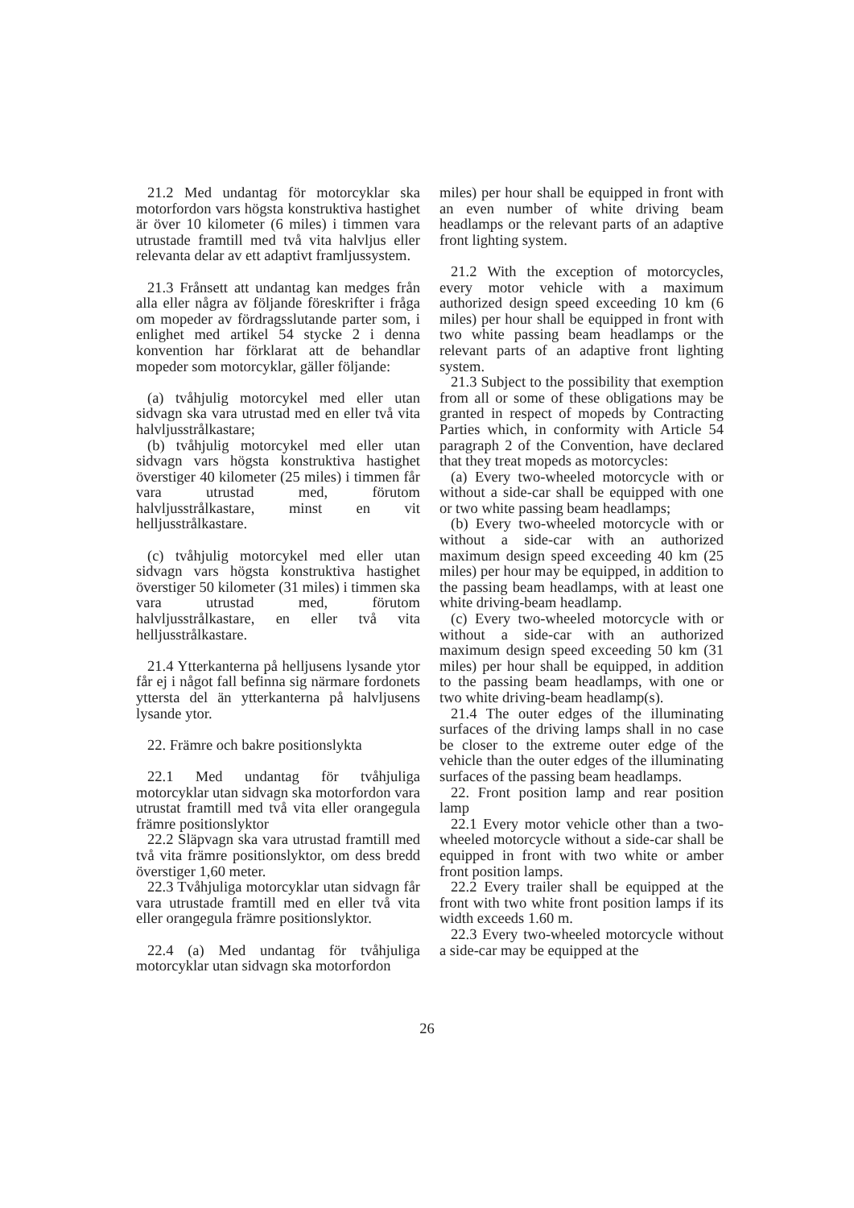21.2 Med undantag för motorcyklar ska motorfordon vars högsta konstruktiva hastighet är över 10 kilometer (6 miles) i timmen vara utrustade framtill med två vita halvljus eller relevanta delar av ett adaptivt framljussystem.
21.3 Frånsett att undantag kan medges från alla eller några av följande föreskrifter i fråga om mopeder av fördragsslutande parter som, i enlighet med artikel 54 stycke 2 i denna konvention har förklarat att de behandlar mopeder som motorcyklar, gäller följande:
(a) tvåhjulig motorcykel med eller utan sidvagn ska vara utrustad med en eller två vita halvljusstrålkastare;
(b) tvåhjulig motorcykel med eller utan sidvagn vars högsta konstruktiva hastighet överstiger 40 kilometer (25 miles) i timmen får vara utrustad med, förutom halvljusstrålkastare, minst en vit helljusstrålkastare.
(c) tvåhjulig motorcykel med eller utan sidvagn vars högsta konstruktiva hastighet överstiger 50 kilometer (31 miles) i timmen ska vara utrustad med, förutom halvljusstrålkastare, en eller två vita helljusstrålkastare.
21.4 Ytterkanterna på helljusens lysande ytor får ej i något fall befinna sig närmare fordonets yttersta del än ytterkanterna på halvljusens lysande ytor.
22. Främre och bakre positionslykta
22.1 Med undantag för tvåhjuliga motorcyklar utan sidvagn ska motorfordon vara utrustat framtill med två vita eller orangegula främre positionslyktor
22.2 Släpvagn ska vara utrustad framtill med två vita främre positionslyktor, om dess bredd överstiger 1,60 meter.
22.3 Tvåhjuliga motorcyklar utan sidvagn får vara utrustade framtill med en eller två vita eller orangegula främre positionslyktor.
22.4 (a) Med undantag för tvåhjuliga motorcyklar utan sidvagn ska motorfordon
miles) per hour shall be equipped in front with an even number of white driving beam headlamps or the relevant parts of an adaptive front lighting system.
21.2 With the exception of motorcycles, every motor vehicle with a maximum authorized design speed exceeding 10 km (6 miles) per hour shall be equipped in front with two white passing beam headlamps or the relevant parts of an adaptive front lighting system.
21.3 Subject to the possibility that exemption from all or some of these obligations may be granted in respect of mopeds by Contracting Parties which, in conformity with Article 54 paragraph 2 of the Convention, have declared that they treat mopeds as motorcycles:
(a) Every two-wheeled motorcycle with or without a side-car shall be equipped with one or two white passing beam headlamps;
(b) Every two-wheeled motorcycle with or without a side-car with an authorized maximum design speed exceeding 40 km (25 miles) per hour may be equipped, in addition to the passing beam headlamps, with at least one white driving-beam headlamp.
(c) Every two-wheeled motorcycle with or without a side-car with an authorized maximum design speed exceeding 50 km (31 miles) per hour shall be equipped, in addition to the passing beam headlamps, with one or two white driving-beam headlamp(s).
21.4 The outer edges of the illuminating surfaces of the driving lamps shall in no case be closer to the extreme outer edge of the vehicle than the outer edges of the illuminating surfaces of the passing beam headlamps.
22. Front position lamp and rear position lamp
22.1 Every motor vehicle other than a two-wheeled motorcycle without a side-car shall be equipped in front with two white or amber front position lamps.
22.2 Every trailer shall be equipped at the front with two white front position lamps if its width exceeds 1.60 m.
22.3 Every two-wheeled motorcycle without a side-car may be equipped at the
26